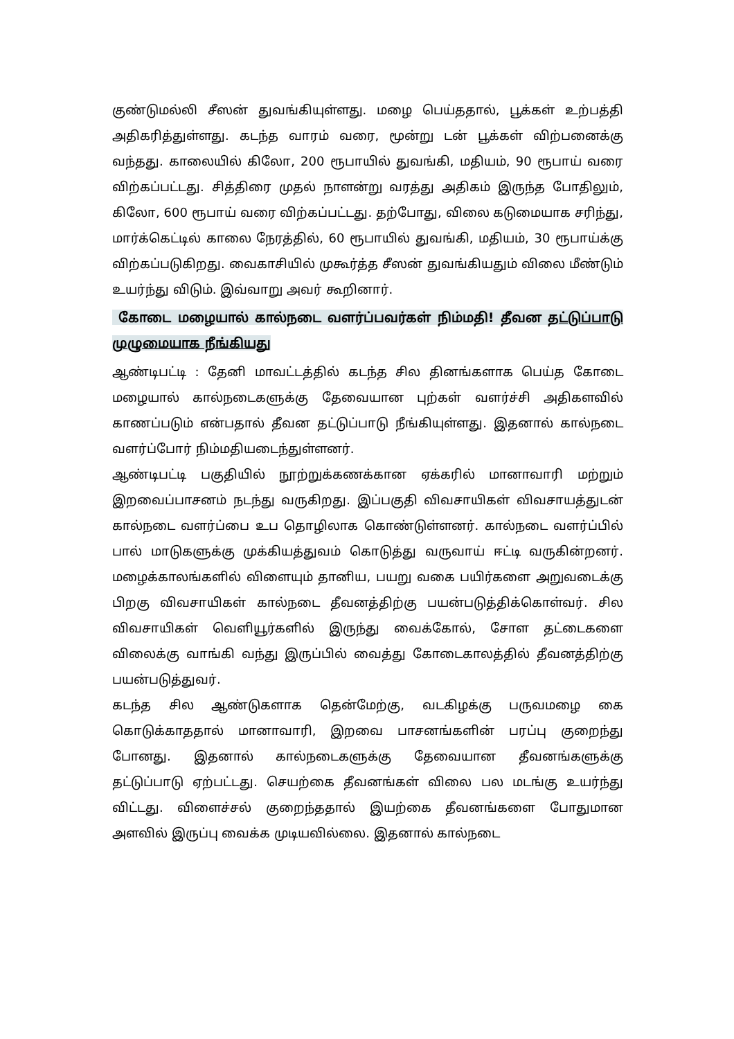குண்டுமல்லி சீஸன் துவங்கியுள்ளது. மழை பெய்ததால், பூக்கள் உற்பத்தி அதிகரித்துள்ளது. கடந்த வாரம் வரை, மூன்று டன் பூக்கள் விற்பனைக்கு வந்தது. காலையில் கிலோ, 200 ரூபாயில் துவங்கி, மதியம், 90 ரூபாய் வரை விற்கப்பட்டது. சித்திரை முதல் நாளன்று வரத்து அதிகம் இருந்த போதிலும், கிலோ, 600 ரூபாய் வரை விற்கப்பட்டது. தற்போது, விலை கடுமையாக சரிந்து, மார்க்கெட்டில் காலை நேரத்தில், 60 ரூபாயில் துவங்கி, மதியம், 30 ரூபாய்க்கு விற்கப்படுகிறது. வைகாசியில் முகூர்த்த சீஸன் துவங்கியதும் விலை மீண்டும் உயர்ந்து விடும். இவ்வாறு அவர் கூறினார்.
கோடை மழையால் கால்நடை வளர்ப்பவர்கள் நிம்மதி! தீவன தட்டுப்பாடு முழுமையாக நீங்கியது
ஆண்டிபட்டி : தேனி மாவட்டத்தில் கடந்த சில தினங்களாக பெய்த கோடை மழையால் கால்நடைகளுக்கு தேவையான புற்கள் வளர்ச்சி அதிகளவில் காணப்படும் என்பதால் தீவன தட்டுப்பாடு நீங்கியுள்ளது. இதனால் கால்நடை வளர்ப்போர் நிம்மதியடைந்துள்ளனர்.
ஆண்டிபட்டி பகுதியில் நூற்றுக்கணக்கான ஏக்கரில் மானாவாரி மற்றும் இறவைப்பாசனம் நடந்து வருகிறது. இப்பகுதி விவசாயிகள் விவசாயத்துடன் கால்நடை வளர்ப்பை உப தொழிலாக கொண்டுள்ளனர். கால்நடை வளர்ப்பில் பால் மாடுகளுக்கு முக்கியத்துவம் கொடுத்து வருவாய் ஈட்டி வருகின்றனர். மழைக்காலங்களில் விளையும் தானிய, பயறு வகை பயிர்களை அறுவடைக்கு பிறகு விவசாயிகள் கால்நடை தீவனத்திற்கு பயன்படுத்திக்கொள்வர். சில விவசாயிகள் வெளியூர்களில் இருந்து வைக்கோல், சோள தட்டைகளை விலைக்கு வாங்கி வந்து இருப்பில் வைத்து கோடைகாலத்தில் தீவனத்திற்கு பயன்படுத்துவர்.
கடந்த சில ஆண்டுகளாக தென்மேற்கு, வடகிழக்கு பருவமழை கை கொடுக்காததால் மானாவாரி, இறவை பாசனங்களின் பரப்பு குறைந்து போனது. இதனால் கால்நடைகளுக்கு தேவையான தீவனங்களுக்கு தட்டுப்பாடு ஏற்பட்டது. செயற்கை தீவனங்கள் விலை பல மடங்கு உயர்ந்து விட்டது. விளைச்சல் குறைந்ததால் இயற்கை தீவனங்களை போதுமான அளவில் இருப்பு வைக்க முடியவில்லை. இதனால் கால்நடை